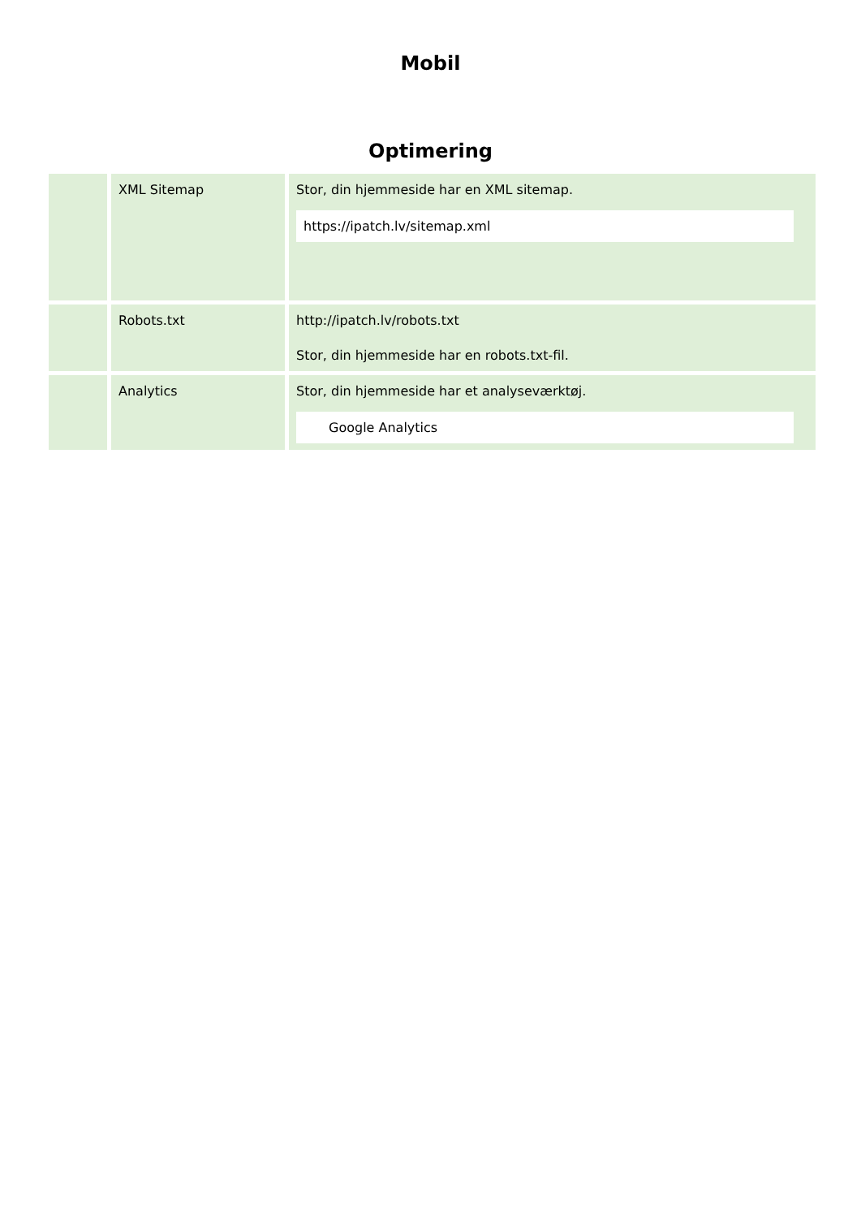Mobil
Optimering
| | XML Sitemap | Stor, din hjemmeside har en XML sitemap. https://ipatch.lv/sitemap.xml |
| | Robots.txt | http://ipatch.lv/robots.txt Stor, din hjemmeside har en robots.txt-fil. |
| | Analytics | Stor, din hjemmeside har et analyseværktøj. Google Analytics |